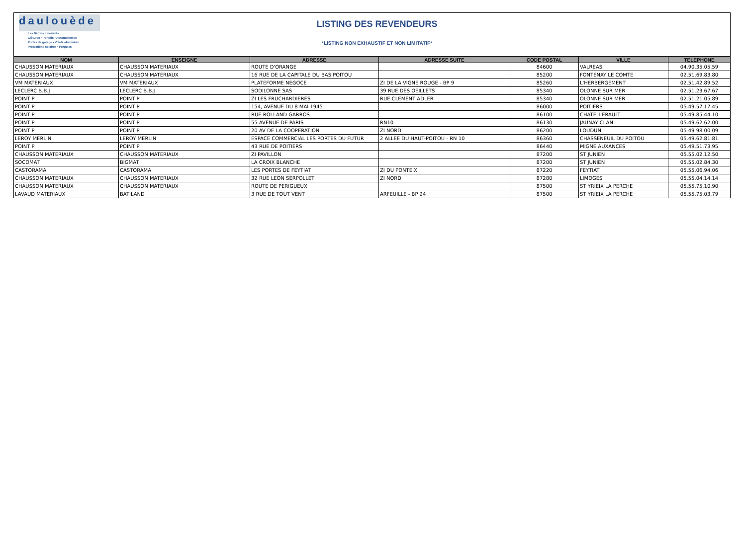daulouède
Les Bétons innovants
Clôtures • Portails • Automatismes
Portes de garage • Volets aluminium
Protections solaires • Pergolas
LISTING DES REVENDEURS
*LISTING NON EXHAUSTIF ET NON LIMITATIF*
| NOM | ENSEIGNE | ADRESSE | ADRESSE SUITE | CODE POSTAL | VILLE | TELEPHONE |
| --- | --- | --- | --- | --- | --- | --- |
| CHAUSSON MATERIAUX | CHAUSSON MATERIAUX | ROUTE D'ORANGE | | 84600 | VALREAS | 04.90.35.05.59 |
| CHAUSSON MATERIAUX | CHAUSSON MATERIAUX | 16 RUE DE LA CAPITALE DU BAS POITOU | | 85200 | FONTENAY LE COMTE | 02.51.69.83.80 |
| VM MATERIAUX | VM MATERIAUX | PLATEFORME NEGOCE | ZI DE LA VIGNE ROUGE - BP 9 | 85260 | L'HERBERGEMENT | 02.51.42.89.52 |
| LECLERC B.B.J | LECLERC B.B.J | SODILONNE SAS | 39 RUE DES OEILLETS | 85340 | OLONNE SUR MER | 02.51.23.67.67 |
| POINT P | POINT P | ZI LES FRUCHARDIERES | RUE CLEMENT ADLER | 85340 | OLONNE SUR MER | 02.51.21.05.89 |
| POINT P | POINT P | 154, AVENUE DU 8 MAI 1945 | | 86000 | POITIERS | 05.49.57.17.45 |
| POINT P | POINT P | RUE ROLLAND GARROS | | 86100 | CHATELLERAULT | 05.49.85.44.10 |
| POINT P | POINT P | 55 AVENUE DE PARIS | RN10 | 86130 | JAUNAY CLAN | 05.49.62.62.00 |
| POINT P | POINT P | 20 AV DE LA COOPERATION | ZI NORD | 86200 | LOUDUN | 05 49 98 00 09 |
| LEROY MERLIN | LEROY MERLIN | ESPACE COMMERCIAL LES PORTES DU FUTUR | 2 ALLEE DU HAUT-POITOU - RN 10 | 86360 | CHASSENEUIL DU POITOU | 05.49.62.81.81 |
| POINT P | POINT P | 43 RUE DE POITIERS | | 86440 | MIGNE AUXANCES | 05.49.51.73.95 |
| CHAUSSON MATERIAUX | CHAUSSON MATERIAUX | ZI PAVILLON | | 87200 | ST JUNIEN | 05.55.02.12.50 |
| SOCOMAT | BIGMAT | LA CROIX BLANCHE | | 87200 | ST JUNIEN | 05.55.02.84.30 |
| CASTORAMA | CASTORAMA | LES PORTES DE FEYTIAT | ZI DU PONTEIX | 87220 | FEYTIAT | 05.55.06.94.06 |
| CHAUSSON MATERIAUX | CHAUSSON MATERIAUX | 32 RUE LEON SERPOLLET | ZI NORD | 87280 | LIMOGES | 05.55.04.14.14 |
| CHAUSSON MATERIAUX | CHAUSSON MATERIAUX | ROUTE DE PERIGUEUX | | 87500 | ST YRIEIX LA PERCHE | 05.55.75.10.90 |
| LAVAUD MATERIAUX | BATILAND | 3 RUE DE TOUT VENT | ARFEUILLE - BP 24 | 87500 | ST YRIEIX LA PERCHE | 05.55.75.03.79 |